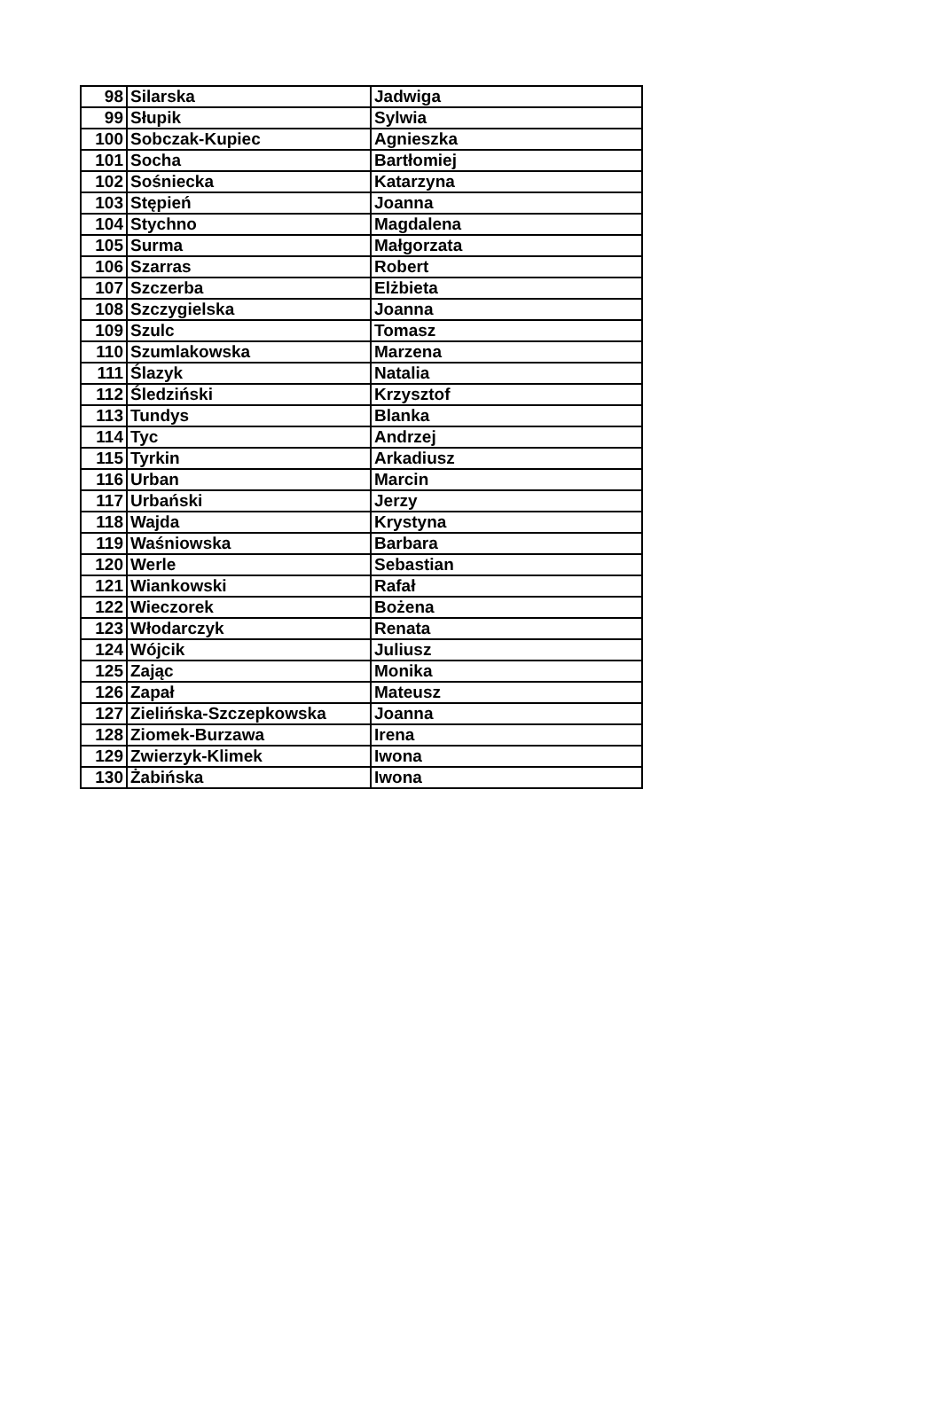| 98 | Silarska | Jadwiga |
| 99 | Słupik | Sylwia |
| 100 | Sobczak-Kupiec | Agnieszka |
| 101 | Socha | Bartłomiej |
| 102 | Sośniecka | Katarzyna |
| 103 | Stępień | Joanna |
| 104 | Stychno | Magdalena |
| 105 | Surma | Małgorzata |
| 106 | Szarras | Robert |
| 107 | Szczerba | Elżbieta |
| 108 | Szczygielska | Joanna |
| 109 | Szulc | Tomasz |
| 110 | Szumlakowska | Marzena |
| 111 | Ślazyk | Natalia |
| 112 | Śledziński | Krzysztof |
| 113 | Tundys | Blanka |
| 114 | Tyc | Andrzej |
| 115 | Tyrkin | Arkadiusz |
| 116 | Urban | Marcin |
| 117 | Urbański | Jerzy |
| 118 | Wajda | Krystyna |
| 119 | Waśniowska | Barbara |
| 120 | Werle | Sebastian |
| 121 | Wiankowski | Rafał |
| 122 | Wieczorek | Bożena |
| 123 | Włodarczyk | Renata |
| 124 | Wójcik | Juliusz |
| 125 | Zając | Monika |
| 126 | Zapał | Mateusz |
| 127 | Zielińska-Szczepkowska | Joanna |
| 128 | Ziomek-Burzawa | Irena |
| 129 | Zwierzyk-Klimek | Iwona |
| 130 | Żabińska | Iwona |